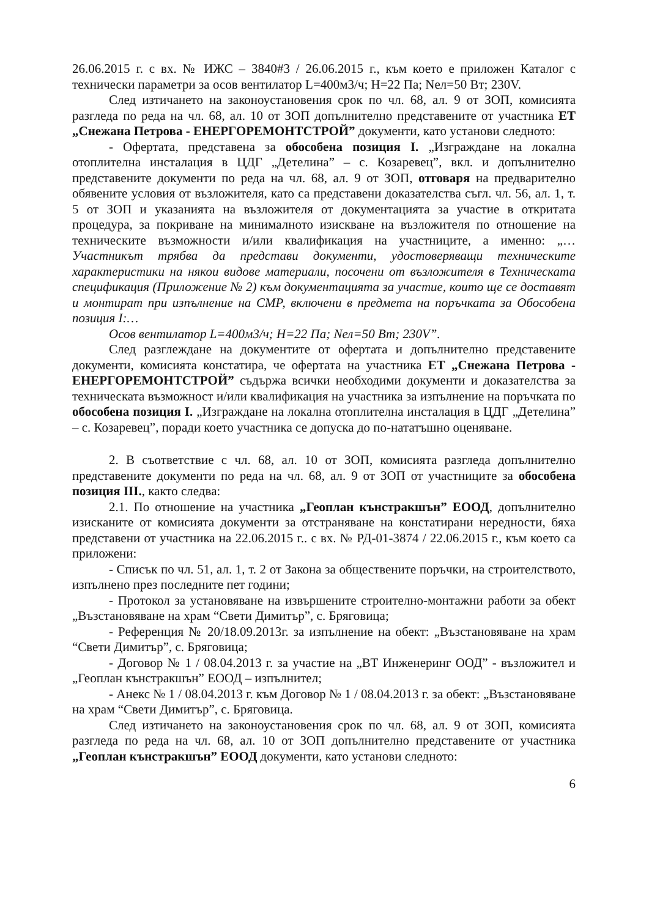26.06.2015 г. с вх. № ИЖС – 3840#3 / 26.06.2015 г., към което е приложен Каталог с технически параметри за осов вентилатор L=400м3/ч; H=22 Па; Nел=50 Вт; 230V.
След изтичането на законоустановения срок по чл. 68, ал. 9 от ЗОП, комисията разгледа по реда на чл. 68, ал. 10 от ЗОП допълнително представените от участника ЕТ „Снежана Петрова - ЕНЕРГОРЕМОНТСТРОЙ” документи, като установи следното:
- Офертата, представена за обособена позиция I. „Изграждане на локална отоплителна инсталация в ЦДГ „Детелина” – с. Козаревец”, вкл. и допълнително представените документи по реда на чл. 68, ал. 9 от ЗОП, отговаря на предварително обявените условия от възложителя, като са представени доказателства съгл. чл. 56, ал. 1, т. 5 от ЗОП и указанията на възложителя от документацията за участие в откритата процедура, за покриване на минималното изискване на възложителя по отношение на техническите възможности и/или квалификация на участниците, а именно: „…Участникът трябва да представи документи, удостоверяващи техническите характеристики на някои видове материали, посочени от възложителя в Техническата спецификация (Приложение № 2) към документацията за участие, които ще се доставят и монтират при изпълнение на СМР, включени в предмета на поръчката за Обособена позиция I:…
Осов вентилатор L=400м3/ч; H=22 Па; Nел=50 Вт; 230V”.
След разглеждане на документите от офертата и допълнително представените документи, комисията констатира, че офертата на участника ЕТ „Снежана Петрова - ЕНЕРГОРЕМОНТСТРОЙ” съдържа всички необходими документи и доказателства за техническата възможност и/или квалификация на участника за изпълнение на поръчката по обособена позиция I. „Изграждане на локална отоплителна инсталация в ЦДГ „Детелина” – с. Козаревец”, поради което участника се допуска до по-нататъшно оценяване.
2. В съответствие с чл. 68, ал. 10 от ЗОП, комисията разгледа допълнително представените документи по реда на чл. 68, ал. 9 от ЗОП от участниците за обособена позиция III., както следва:
2.1. По отношение на участника „Геоплан кънстракшън” ЕООД, допълнително изисканите от комисията документи за отстраняване на констатирани нередности, бяха представени от участника на 22.06.2015 г.. с вх. № РД-01-3874 / 22.06.2015 г., към което са приложени:
- Списък по чл. 51, ал. 1, т. 2 от Закона за обществените поръчки, на строителството, изпълнено през последните пет години;
- Протокол за установяване на извършените строително-монтажни работи за обект „Възстановяване на храм “Свети Димитър”, с. Бряговица;
- Референция № 20/18.09.2013г. за изпълнение на обект: „Възстановяване на храм “Свети Димитър”, с. Бряговица;
- Договор № 1 / 08.04.2013 г. за участие на „ВТ Инженеринг ООД” - възложител и „Геоплан кънстракшън” ЕООД – изпълнител;
- Анекс № 1 / 08.04.2013 г. към Договор № 1 / 08.04.2013 г. за обект: „Възстановяване на храм “Свети Димитър”, с. Бряговица.
След изтичането на законоустановения срок по чл. 68, ал. 9 от ЗОП, комисията разгледа по реда на чл. 68, ал. 10 от ЗОП допълнително представените от участника „Геоплан кънстракшън” ЕООД документи, като установи следното:
6